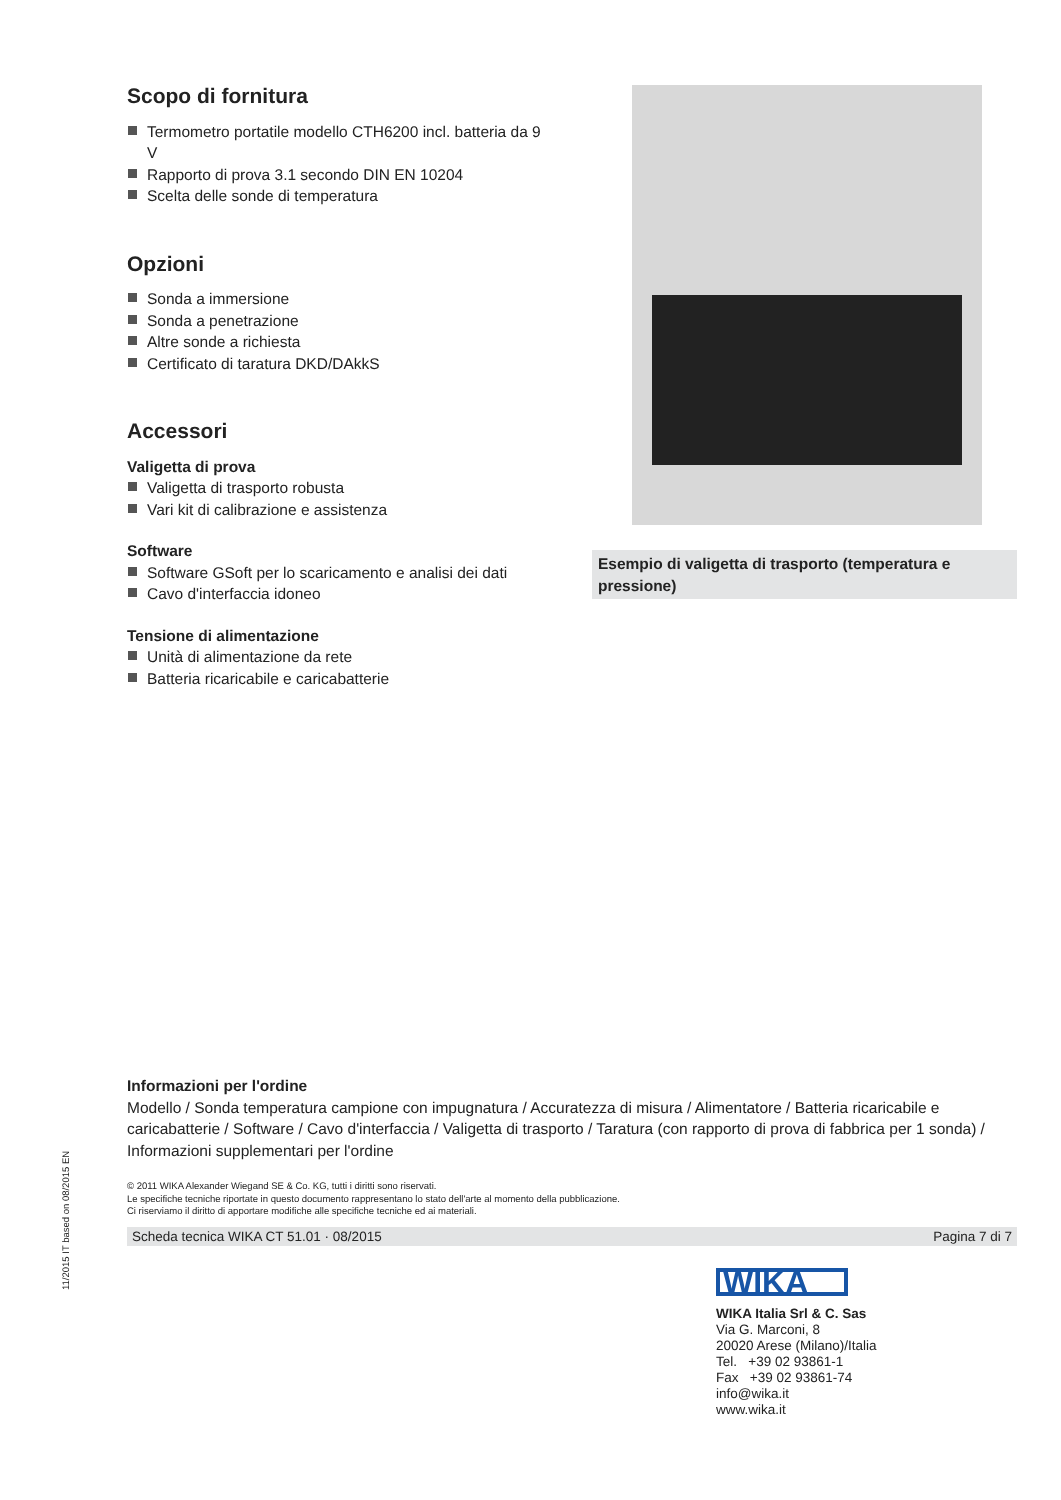Scopo di fornitura
Termometro portatile modello CTH6200 incl. batteria da 9 V
Rapporto di prova 3.1 secondo DIN EN 10204
Scelta delle sonde di temperatura
Opzioni
Sonda a immersione
Sonda a penetrazione
Altre sonde a richiesta
Certificato di taratura DKD/DAkkS
Accessori
Valigetta di prova
Valigetta di trasporto robusta
Vari kit di calibrazione e assistenza
Software
Software GSoft per lo scaricamento e analisi dei dati
Cavo d'interfaccia idoneo
Tensione di alimentazione
Unità di alimentazione da rete
Batteria ricaricabile e caricabatterie
Esempio di valigetta di trasporto (temperatura e pressione)
Informazioni per l'ordine
Modello / Sonda temperatura campione con impugnatura / Accuratezza di misura / Alimentatore / Batteria ricaricabile e caricabatterie / Software / Cavo d'interfaccia / Valigetta di trasporto / Taratura (con rapporto di prova di fabbrica per 1 sonda) / Informazioni supplementari per l'ordine
© 2011 WIKA Alexander Wiegand SE & Co. KG, tutti i diritti sono riservati.
Le specifiche tecniche riportate in questo documento rappresentano lo stato dell'arte al momento della pubblicazione.
Ci riserviamo il diritto di apportare modifiche alle specifiche tecniche ed ai materiali.
Scheda tecnica WIKA CT 51.01 · 08/2015 Pagina 7 di 7
11/2015 IT based on 08/2015 EN
WIKA
WIKA Italia Srl & C. Sas
Via G. Marconi, 8
20020 Arese (Milano)/Italia
Tel. +39 02 93861-1
Fax +39 02 93861-74
info@wika.it
www.wika.it